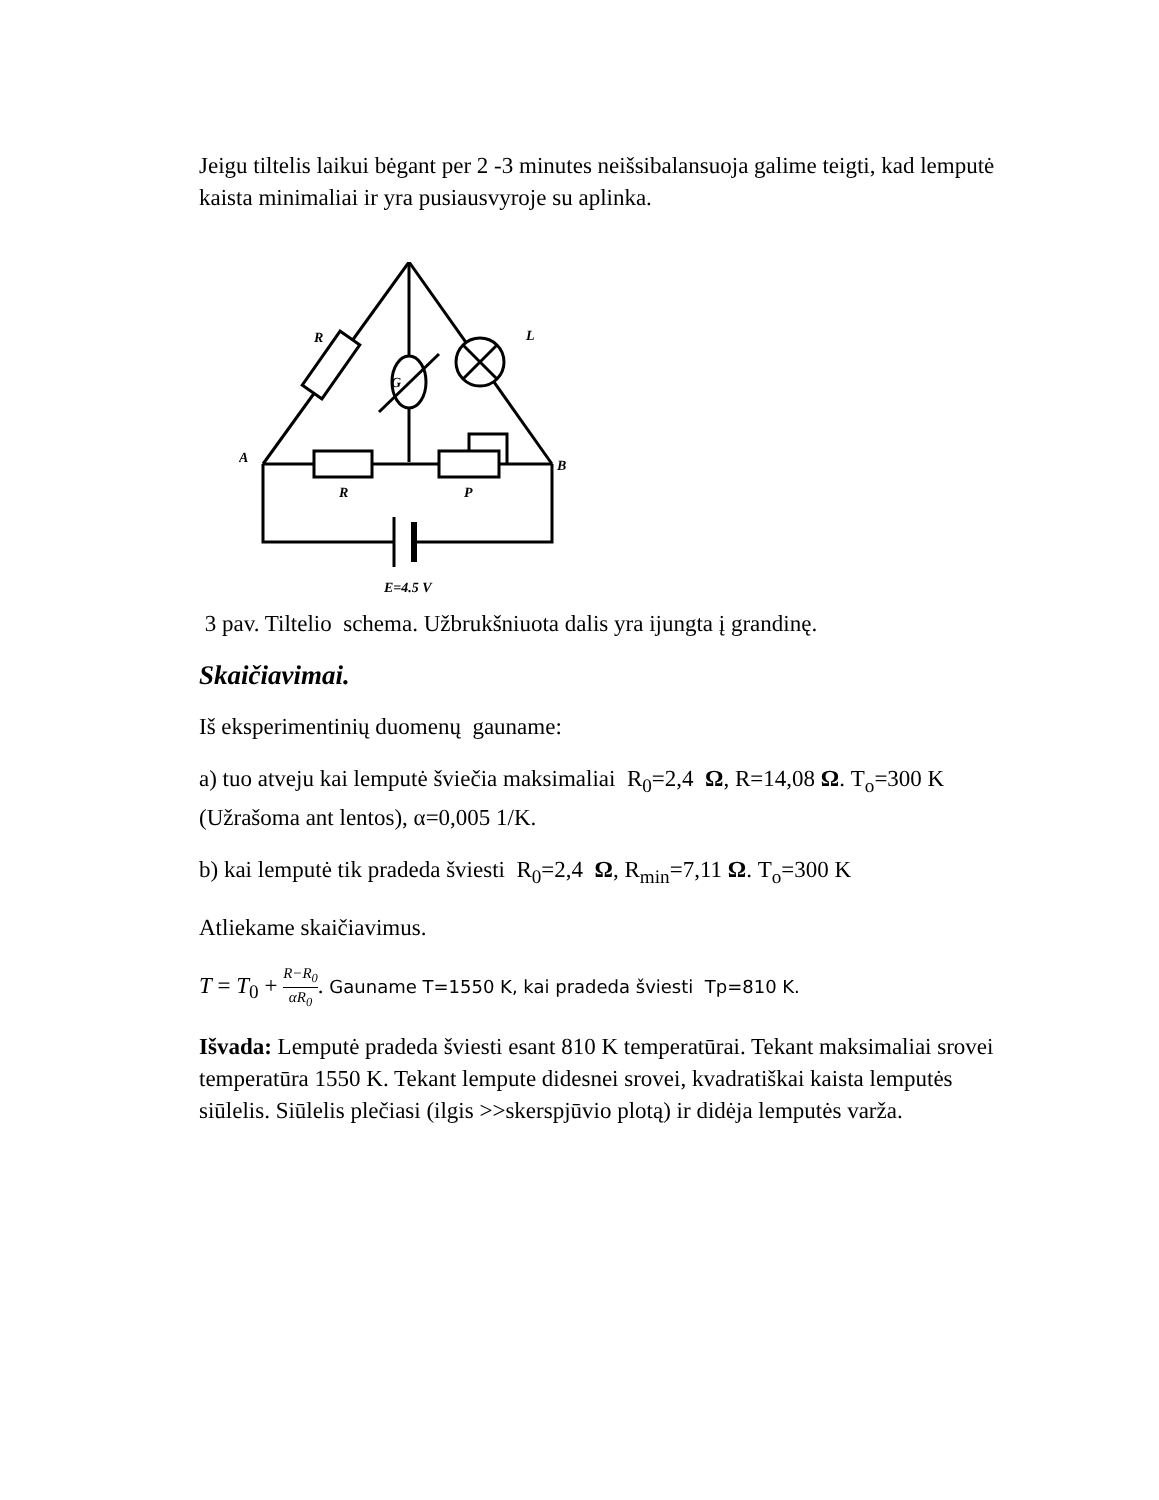Jeigu tiltelis laikui bėgant per 2 -3 minutes neišsibalansuoja galime teigti, kad lemputė kaista minimaliai ir yra pusiausvyroje su aplinka.
R
G
L
A
B
R
P
E=4.5 V
3 pav. Tiltelio schema. Užbrukšniuota dalis yra ijungta į grandinę.
Skaičiavimai.
Iš eksperimentinių duomenų gauname:
a) tuo atveju kai lemputė šviečia maksimaliai R<sub>0</sub>=2,4 Ω, R=14,08 Ω. T<sub>o</sub>=300 K (Užrašoma ant lentos), α=0,005 1/K.
b) kai lemputė tik pradeda šviesti R<sub>0</sub>=2,4 Ω, R<sub>min</sub>=7,11 Ω. T<sub>o</sub>=300 K
Atliekame skaičiavimus.
T = T<sub>0</sub> + R−R<sub>0</sub> αR<sub>0</sub>. Gauname T=1550 K, kai pradeda šviesti Tp=810 K.
Išvada: Lemputė pradeda šviesti esant 810 K temperatūrai. Tekant maksimaliai srovei temperatūra 1550 K. Tekant lempute didesnei srovei, kvadratiškai kaista lemputės siūlelis. Siūlelis plečiasi (ilgis >>skerspjūvio plotą) ir didėja lemputės varža.